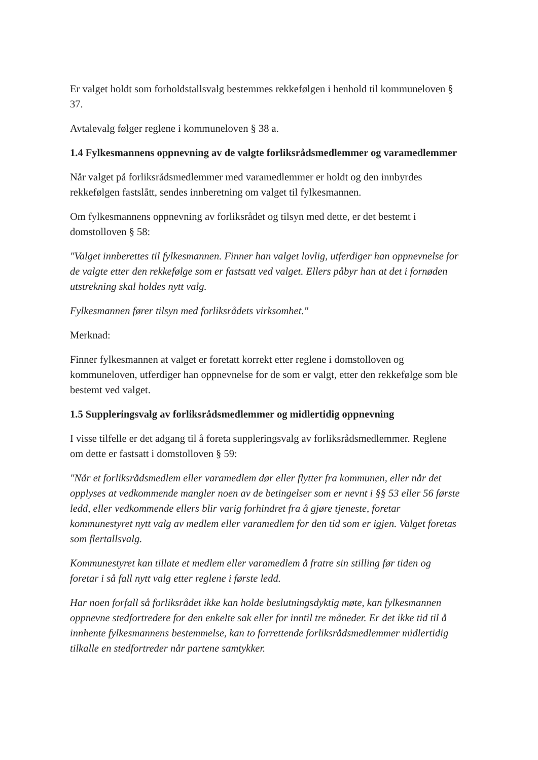Er valget holdt som forholdstallsvalg bestemmes rekkefølgen i henhold til kommuneloven § 37.
Avtalevalg følger reglene i kommuneloven § 38 a.
1.4 Fylkesmannens oppnevning av de valgte forliksrådsmedlemmer og varamedlemmer
Når valget på forliksrådsmedlemmer med varamedlemmer er holdt og den innbyrdes rekkefølgen fastslått, sendes innberetning om valget til fylkesmannen.
Om fylkesmannens oppnevning av forliksrådet og tilsyn med dette, er det bestemt i domstolloven § 58:
"Valget innberettes til fylkesmannen. Finner han valget lovlig, utferdiger han oppnevnelse for de valgte etter den rekkefølge som er fastsatt ved valget. Ellers påbyr han at det i fornøden utstrekning skal holdes nytt valg.
Fylkesmannen fører tilsyn med forliksrådets virksomhet."
Merknad:
Finner fylkesmannen at valget er foretatt korrekt etter reglene i domstolloven og kommuneloven, utferdiger han oppnevnelse for de som er valgt, etter den rekkefølge som ble bestemt ved valget.
1.5 Suppleringsvalg av forliksrådsmedlemmer og midlertidig oppnevning
I visse tilfelle er det adgang til å foreta suppleringsvalg av forliksrådsmedlemmer. Reglene om dette er fastsatt i domstolloven § 59:
"Når et forliksrådsmedlem eller varamedlem dør eller flytter fra kommunen, eller når det opplyses at vedkommende mangler noen av de betingelser som er nevnt i §§ 53 eller 56 første ledd, eller vedkommende ellers blir varig forhindret fra å gjøre tjeneste, foretar kommunestyret nytt valg av medlem eller varamedlem for den tid som er igjen. Valget foretas som flertallsvalg.
Kommunestyret kan tillate et medlem eller varamedlem å fratre sin stilling før tiden og foretar i så fall nytt valg etter reglene i første ledd.
Har noen forfall så forliksrådet ikke kan holde beslutningsdyktig møte, kan fylkesmannen oppnevne stedfortredere for den enkelte sak eller for inntil tre måneder. Er det ikke tid til å innhente fylkesmannens bestemmelse, kan to forrettende forliksrådsmedlemmer midlertidig tilkalle en stedfortreder når partene samtykker.